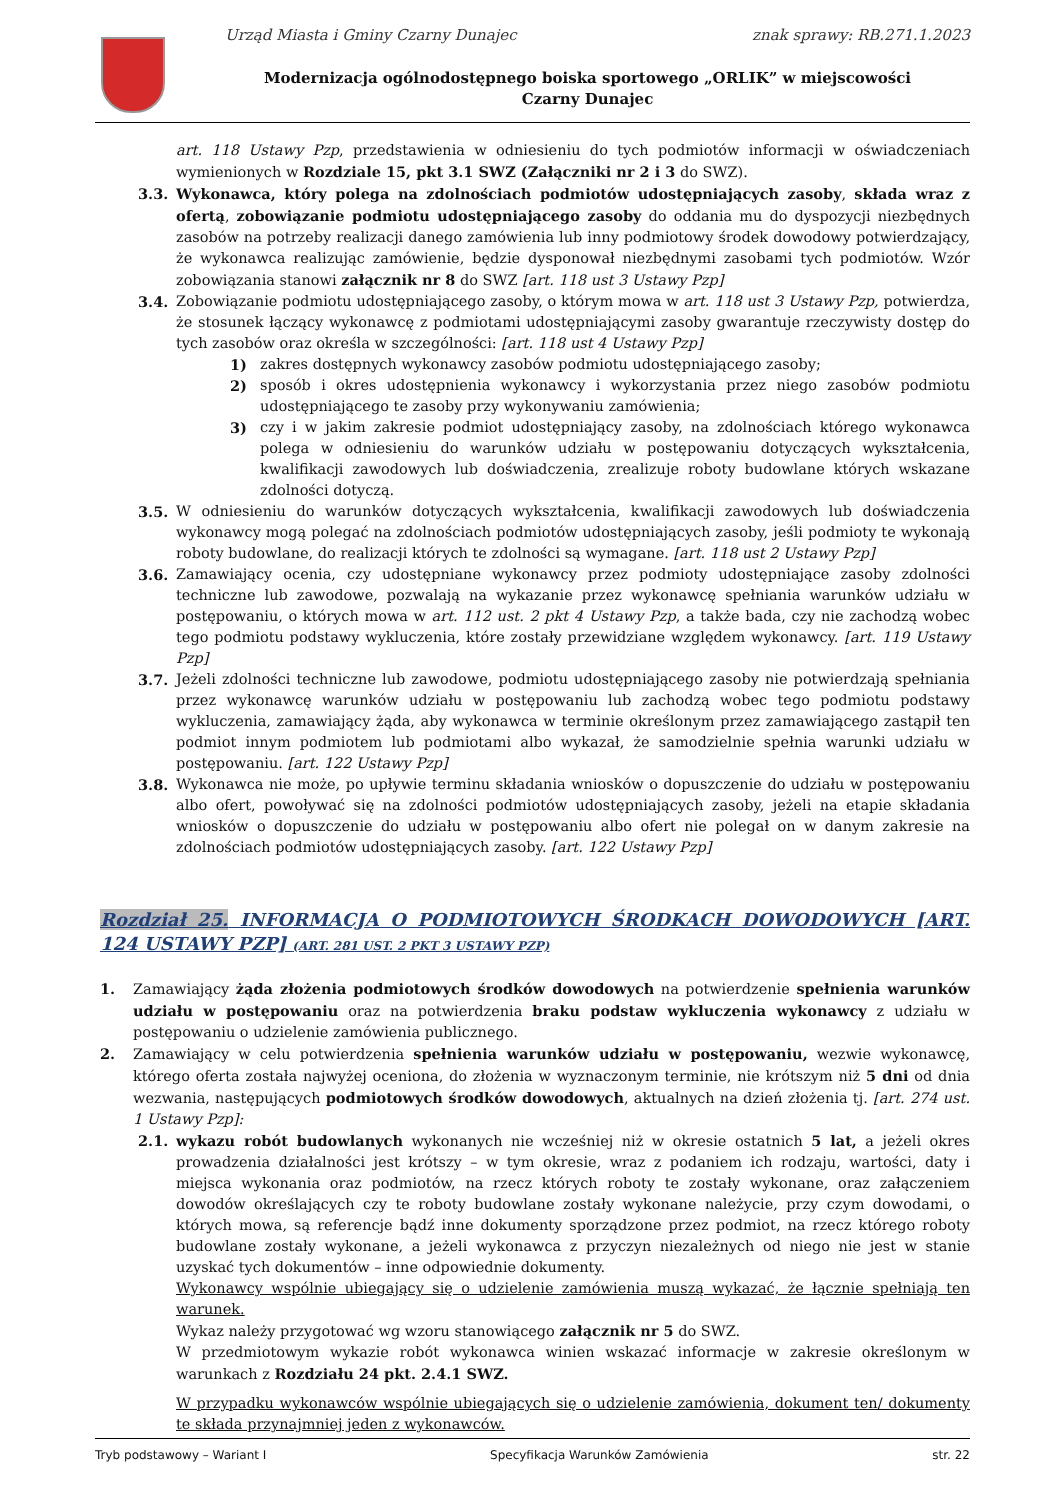Urząd Miasta i Gminy Czarny Dunajec znak sprawy: RB.271.1.2023
Modernizacja ogólnodostępnego boiska sportowego „ORLIK” w miejscowości Czarny Dunajec
art. 118 Ustawy Pzp, przedstawienia w odniesieniu do tych podmiotów informacji w oświadczeniach wymienionych w Rozdziale 15, pkt 3.1 SWZ (Załączniki nr 2 i 3 do SWZ).
3.3. Wykonawca, który polega na zdolnościach podmiotów udostępniających zasoby, składa wraz z ofertą, zobowiązanie podmiotu udostępniającego zasoby do oddania mu do dyspozycji niezbędnych zasobów na potrzeby realizacji danego zamówienia lub inny podmiotowy środek dowodowy potwierdzający, że wykonawca realizując zamówienie, będzie dysponował niezbędnymi zasobami tych podmiotów. Wzór zobowiązania stanowi załącznik nr 8 do SWZ [art. 118 ust 3 Ustawy Pzp]
3.4. Zobowiązanie podmiotu udostępniającego zasoby, o którym mowa w art. 118 ust 3 Ustawy Pzp, potwierdza, że stosunek łączący wykonawcę z podmiotami udostępniającymi zasoby gwarantuje rzeczywisty dostęp do tych zasobów oraz określa w szczególności: [art. 118 ust 4 Ustawy Pzp]
1) zakres dostępnych wykonawcy zasobów podmiotu udostępniającego zasoby;
2) sposób i okres udostępnienia wykonawcy i wykorzystania przez niego zasobów podmiotu udostępniającego te zasoby przy wykonywaniu zamówienia;
3) czy i w jakim zakresie podmiot udostępniający zasoby, na zdolnościach którego wykonawca polega w odniesieniu do warunków udziału w postępowaniu dotyczących wykształcenia, kwalifikacji zawodowych lub doświadczenia, zrealizuje roboty budowlane których wskazane zdolności dotyczą.
3.5. W odniesieniu do warunków dotyczących wykształcenia, kwalifikacji zawodowych lub doświadczenia wykonawcy mogą polegać na zdolnościach podmiotów udostępniających zasoby, jeśli podmioty te wykonają roboty budowlane, do realizacji których te zdolności są wymagane. [art. 118 ust 2 Ustawy Pzp]
3.6. Zamawiający ocenia, czy udostępniane wykonawcy przez podmioty udostępniające zasoby zdolności techniczne lub zawodowe, pozwalają na wykazanie przez wykonawcę spełniania warunków udziału w postępowaniu, o których mowa w art. 112 ust. 2 pkt 4 Ustawy Pzp, a także bada, czy nie zachodzą wobec tego podmiotu podstawy wykluczenia, które zostały przewidziane względem wykonawcy. [art. 119 Ustawy Pzp]
3.7. Jeżeli zdolności techniczne lub zawodowe, podmiotu udostępniającego zasoby nie potwierdzają spełniania przez wykonawcę warunków udziału w postępowaniu lub zachodzą wobec tego podmiotu podstawy wykluczenia, zamawiający żąda, aby wykonawca w terminie określonym przez zamawiającego zastąpił ten podmiot innym podmiotem lub podmiotami albo wykazał, że samodzielnie spełnia warunki udziału w postępowaniu. [art. 122 Ustawy Pzp]
3.8. Wykonawca nie może, po upływie terminu składania wniosków o dopuszczenie do udziału w postępowaniu albo ofert, powoływać się na zdolności podmiotów udostępniających zasoby, jeżeli na etapie składania wniosków o dopuszczenie do udziału w postępowaniu albo ofert nie polegał on w danym zakresie na zdolnościach podmiotów udostępniających zasoby. [art. 122 Ustawy Pzp]
Rozdział 25. INFORMACJA O PODMIOTOWYCH ŚRODKACH DOWODOWYCH [ART. 124 USTAWY PZP] (ART. 281 UST. 2 PKT 3 USTAWY PZP)
1. Zamawiający żąda złożenia podmiotowych środków dowodowych na potwierdzenie spełnienia warunków udziału w postępowaniu oraz na potwierdzenia braku podstaw wykluczenia wykonawcy z udziału w postępowaniu o udzielenie zamówienia publicznego.
2. Zamawiający w celu potwierdzenia spełnienia warunków udziału w postępowaniu, wezwie wykonawcę, którego oferta została najwyżej oceniona, do złożenia w wyznaczonym terminie, nie krótszym niż 5 dni od dnia wezwania, następujących podmiotowych środków dowodowych, aktualnych na dzień złożenia tj. [art. 274 ust. 1 Ustawy Pzp]:
2.1. wykazu robót budowlanych wykonanych nie wcześniej niż w okresie ostatnich 5 lat, a jeżeli okres prowadzenia działalności jest krótszy – w tym okresie, wraz z podaniem ich rodzaju, wartości, daty i miejsca wykonania oraz podmiotów, na rzecz których roboty te zostały wykonane, oraz załączeniem dowodów określających czy te roboty budowlane zostały wykonane należycie, przy czym dowodami, o których mowa, są referencje bądź inne dokumenty sporządzone przez podmiot, na rzecz którego roboty budowlane zostały wykonane, a jeżeli wykonawca z przyczyn niezależnych od niego nie jest w stanie uzyskać tych dokumentów – inne odpowiednie dokumenty.
Wykonawcy wspólnie ubiegający się o udzielenie zamówienia muszą wykazać, że łącznie spełniają ten warunek.
Wykaz należy przygotować wg wzoru stanowiącego załącznik nr 5 do SWZ.
W przedmiotowym wykazie robót wykonawca winien wskazać informacje w zakresie określonym w warunkach z Rozdziału 24 pkt. 2.4.1 SWZ.
W przypadku wykonawców wspólnie ubiegających się o udzielenie zamówienia, dokument ten/ dokumenty te składa przynajmniej jeden z wykonawców.
Tryb podstawowy – Wariant I Specyfikacja Warunków Zamówienia str. 22